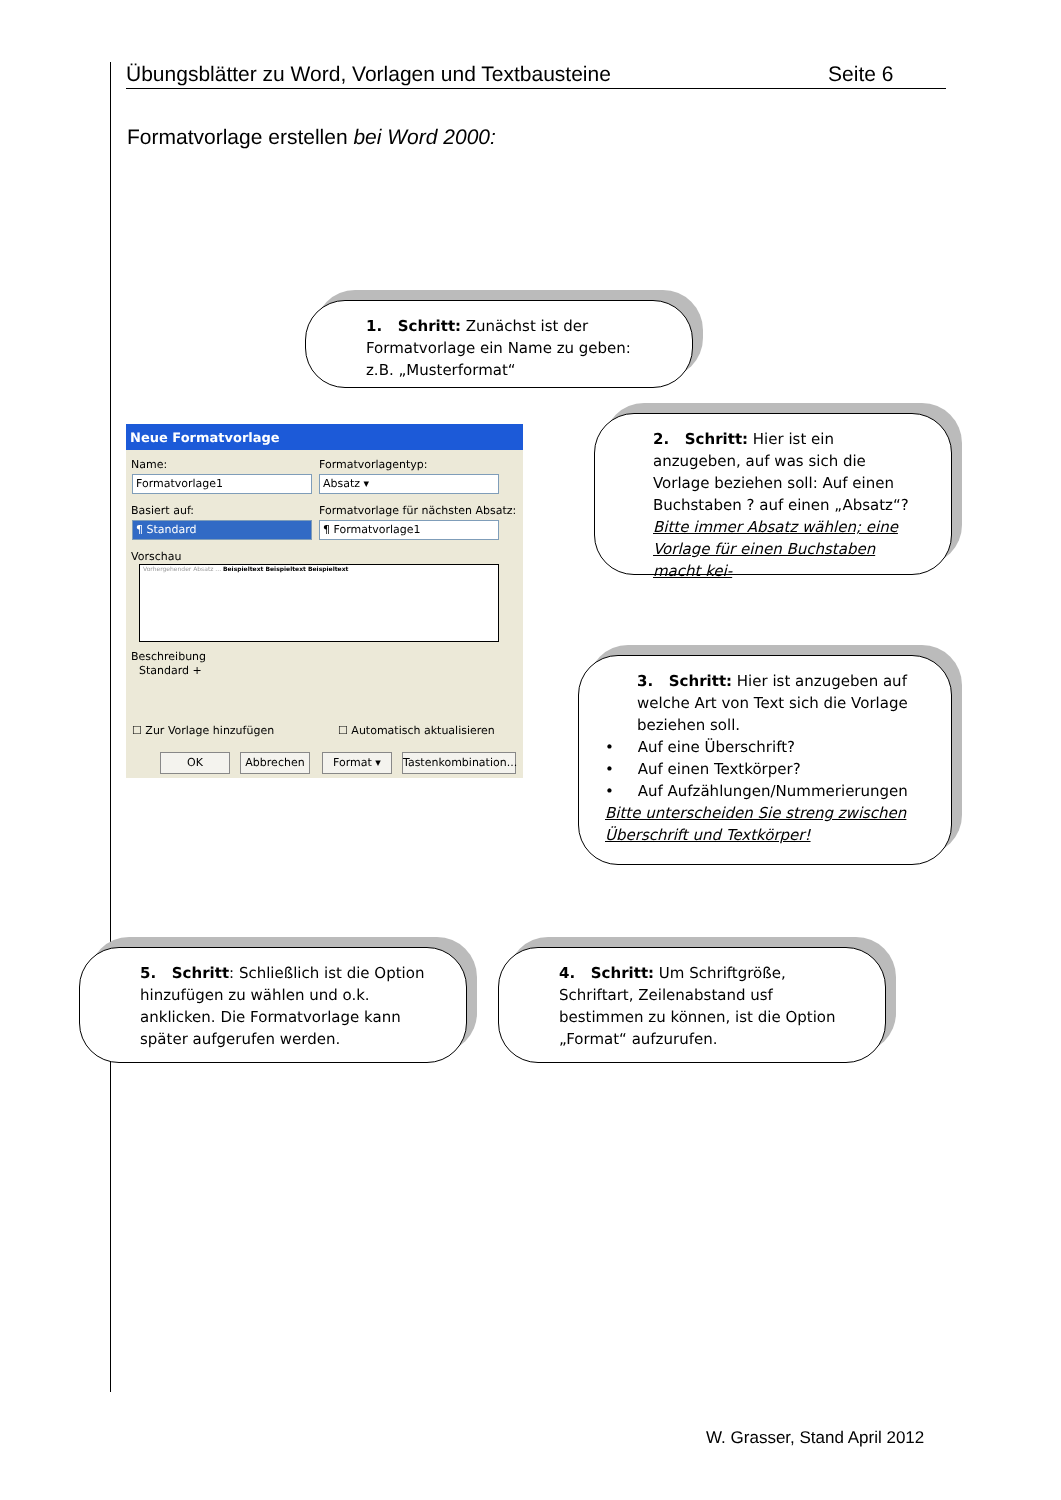Übungsblätter zu Word, Vorlagen und Textbausteine Seite 6
Formatvorlage erstellen bei Word 2000:
1. Schritt: Zunächst ist der Formatvorlage ein Name zu geben: z.B. „Musterformat“
Neue Formatvorlage
Name: Formatvorlagentyp:
Formatvorlage1 Absatz ▾
Basiert auf:
Formatvorlage für nächsten Absatz:
¶ Standard ¶ Formatvorlage1
Vorschau
Vorhergehender Absatz ... Beispieltext Beispieltext Beispieltext
Beschreibung
Standard +
☐ Zur Vorlage hinzufügen ☐ Automatisch aktualisieren
OK Abbrechen Format ▾
Tastenkombination...
2. Schritt: Hier ist ein anzugeben, auf was sich die Vorlage beziehen soll: Auf einen Buchstaben ? auf einen „Absatz“?
Bitte immer Absatz wählen; eine Vorlage für einen Buchstaben macht kei-
3. Schritt: Hier ist anzugeben auf welche Art von Text sich die Vorlage beziehen soll.
• Auf eine Überschrift?
• Auf einen Textkörper?
• Auf Aufzählungen/Nummerierungen
Bitte unterscheiden Sie streng zwischen Überschrift und Textkörper!
5. Schritt: Schließlich ist die Option hinzufügen zu wählen und o.k. anklicken. Die Formatvorlage kann später aufgerufen werden.
4. Schritt: Um Schriftgröße, Schriftart, Zeilenabstand usf bestimmen zu können, ist die Option „Format“ aufzurufen.
W. Grasser, Stand April 2012